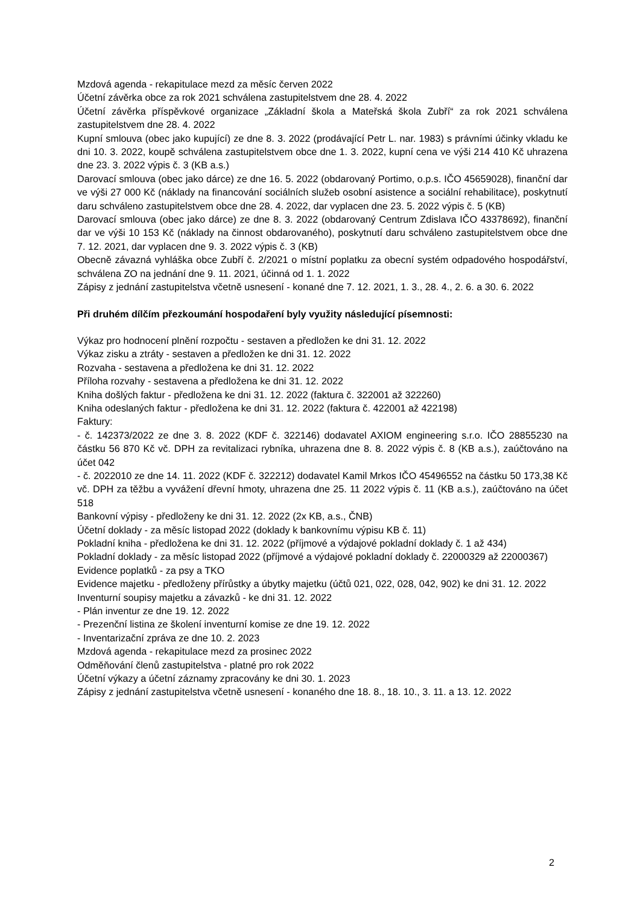Mzdová agenda - rekapitulace mezd za měsíc červen 2022
Účetní závěrka obce za rok 2021 schválena zastupitelstvem dne 28. 4. 2022
Účetní závěrka příspěvkové organizace „Základní škola a Mateřská škola Zubří“ za rok 2021 schválena zastupitelstvem dne 28. 4. 2022
Kupní smlouva (obec jako kupující) ze dne 8. 3. 2022 (prodávající Petr L. nar. 1983) s právními účinky vkladu ke dni 10. 3. 2022, koupě schválena zastupitelstvem obce dne 1. 3. 2022, kupní cena ve výši 214 410 Kč uhrazena dne 23. 3. 2022 výpis č. 3 (KB a.s.)
Darovací smlouva (obec jako dárce) ze dne 16. 5. 2022 (obdarovaný Portimo, o.p.s. IČO 45659028), finanční dar ve výši 27 000 Kč (náklady na financování sociálních služeb osobní asistence a sociální rehabilitace), poskytnutí daru schváleno zastupitelstvem obce dne 28. 4. 2022, dar vyplacen dne 23. 5. 2022 výpis č. 5 (KB)
Darovací smlouva (obec jako dárce) ze dne 8. 3. 2022 (obdarovaný Centrum Zdislava IČO 43378692), finanční dar ve výši 10 153 Kč (náklady na činnost obdarovaného), poskytnutí daru schváleno zastupitelstvem obce dne 7. 12. 2021, dar vyplacen dne 9. 3. 2022 výpis č. 3 (KB)
Obecně závazná vyhláška obce Zubří č. 2/2021 o místní poplatku za obecní systém odpadového hospodářství, schválena ZO na jednání dne 9. 11. 2021, účinná od 1. 1. 2022
Zápisy z jednání zastupitelstva včetně usnesení - konané dne 7. 12. 2021, 1. 3., 28. 4., 2. 6. a 30. 6. 2022
Při druhém dílčím přezkoumání hospodaření byly využity následující písemnosti:
Výkaz pro hodnocení plnění rozpočtu - sestaven a předložen ke dni 31. 12. 2022
Výkaz zisku a ztráty - sestaven a předložen ke dni 31. 12. 2022
Rozvaha - sestavena a předložena ke dni 31. 12. 2022
Příloha rozvahy - sestavena a předložena ke dni 31. 12. 2022
Kniha došlých faktur - předložena ke dni 31. 12. 2022 (faktura č. 322001 až 322260)
Kniha odeslaných faktur - předložena ke dni 31. 12. 2022 (faktura č. 422001 až 422198)
Faktury:
- č. 142373/2022 ze dne 3. 8. 2022 (KDF č. 322146) dodavatel AXIOM engineering s.r.o. IČO 28855230 na částku 56 870 Kč vč. DPH za revitalizaci rybníka, uhrazena dne 8. 8. 2022 výpis č. 8 (KB a.s.), zaúčtováno na účet 042
- č. 2022010 ze dne 14. 11. 2022 (KDF č. 322212) dodavatel Kamil Mrkos IČO 45496552 na částku 50 173,38 Kč vč. DPH za těžbu a vyvážení dřevní hmoty, uhrazena dne 25. 11 2022 výpis č. 11 (KB a.s.), zaúčtováno na účet 518
Bankovní výpisy - předloženy ke dni 31. 12. 2022 (2x KB, a.s., ČNB)
Účetní doklady - za měsíc listopad 2022 (doklady k bankovnímu výpisu KB č. 11)
Pokladní kniha - předložena ke dni 31. 12. 2022 (příjmové a výdajové pokladní doklady č. 1 až 434)
Pokladní doklady - za měsíc listopad 2022 (příjmové a výdajové pokladní doklady č. 22000329 až 22000367)
Evidence poplatků - za psy a TKO
Evidence majetku - předloženy přírůstky a úbytky majetku (účtů 021, 022, 028, 042, 902) ke dni 31. 12. 2022
Inventurní soupisy majetku a závazků - ke dni 31. 12. 2022
- Plán inventur ze dne 19. 12. 2022
- Prezenční listina ze školení inventurní komise ze dne 19. 12. 2022
- Inventarizační zpráva ze dne 10. 2. 2023
Mzdová agenda - rekapitulace mezd za prosinec 2022
Odměňování členů zastupitelstva - platné pro rok 2022
Účetní výkazy a účetní záznamy zpracovány ke dni 30. 1. 2023
Zápisy z jednání zastupitelstva včetně usnesení - konaného dne 18. 8., 18. 10., 3. 11. a 13. 12. 2022
2